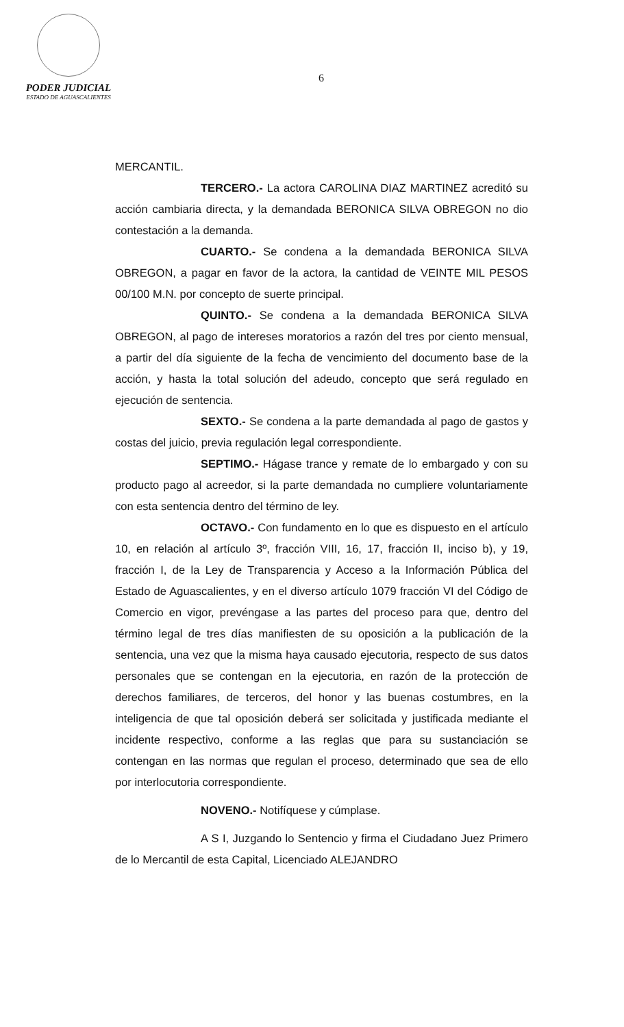PODER JUDICIAL
ESTADO DE AGUASCALIENTES
6
MERCANTIL.
TERCERO.- La actora CAROLINA DIAZ MARTINEZ acreditó su acción cambiaria directa, y la demandada BERONICA SILVA OBREGON no dio contestación a la demanda.
CUARTO.- Se condena a la demandada BERONICA SILVA OBREGON, a pagar en favor de la actora, la cantidad de VEINTE MIL PESOS 00/100 M.N. por concepto de suerte principal.
QUINTO.- Se condena a la demandada BERONICA SILVA OBREGON, al pago de intereses moratorios a razón del tres por ciento mensual, a partir del día siguiente de la fecha de vencimiento del documento base de la acción, y hasta la total solución del adeudo, concepto que será regulado en ejecución de sentencia.
SEXTO.- Se condena a la parte demandada al pago de gastos y costas del juicio, previa regulación legal correspondiente.
SEPTIMO.- Hágase trance y remate de lo embargado y con su producto pago al acreedor, si la parte demandada no cumpliere voluntariamente con esta sentencia dentro del término de ley.
OCTAVO.- Con fundamento en lo que es dispuesto en el artículo 10, en relación al artículo 3º, fracción VIII, 16, 17, fracción II, inciso b), y 19, fracción I, de la Ley de Transparencia y Acceso a la Información Pública del Estado de Aguascalientes, y en el diverso artículo 1079 fracción VI del Código de Comercio en vigor, prevéngase a las partes del proceso para que, dentro del término legal de tres días manifiesten de su oposición a la publicación de la sentencia, una vez que la misma haya causado ejecutoria, respecto de sus datos personales que se contengan en la ejecutoria, en razón de la protección de derechos familiares, de terceros, del honor y las buenas costumbres, en la inteligencia de que tal oposición deberá ser solicitada y justificada mediante el incidente respectivo, conforme a las reglas que para su sustanciación se contengan en las normas que regulan el proceso, determinado que sea de ello por interlocutoria correspondiente.
NOVENO.- Notifíquese y cúmplase.
A S I, Juzgando lo Sentencio y firma el Ciudadano Juez Primero de lo Mercantil de esta Capital, Licenciado ALEJANDRO